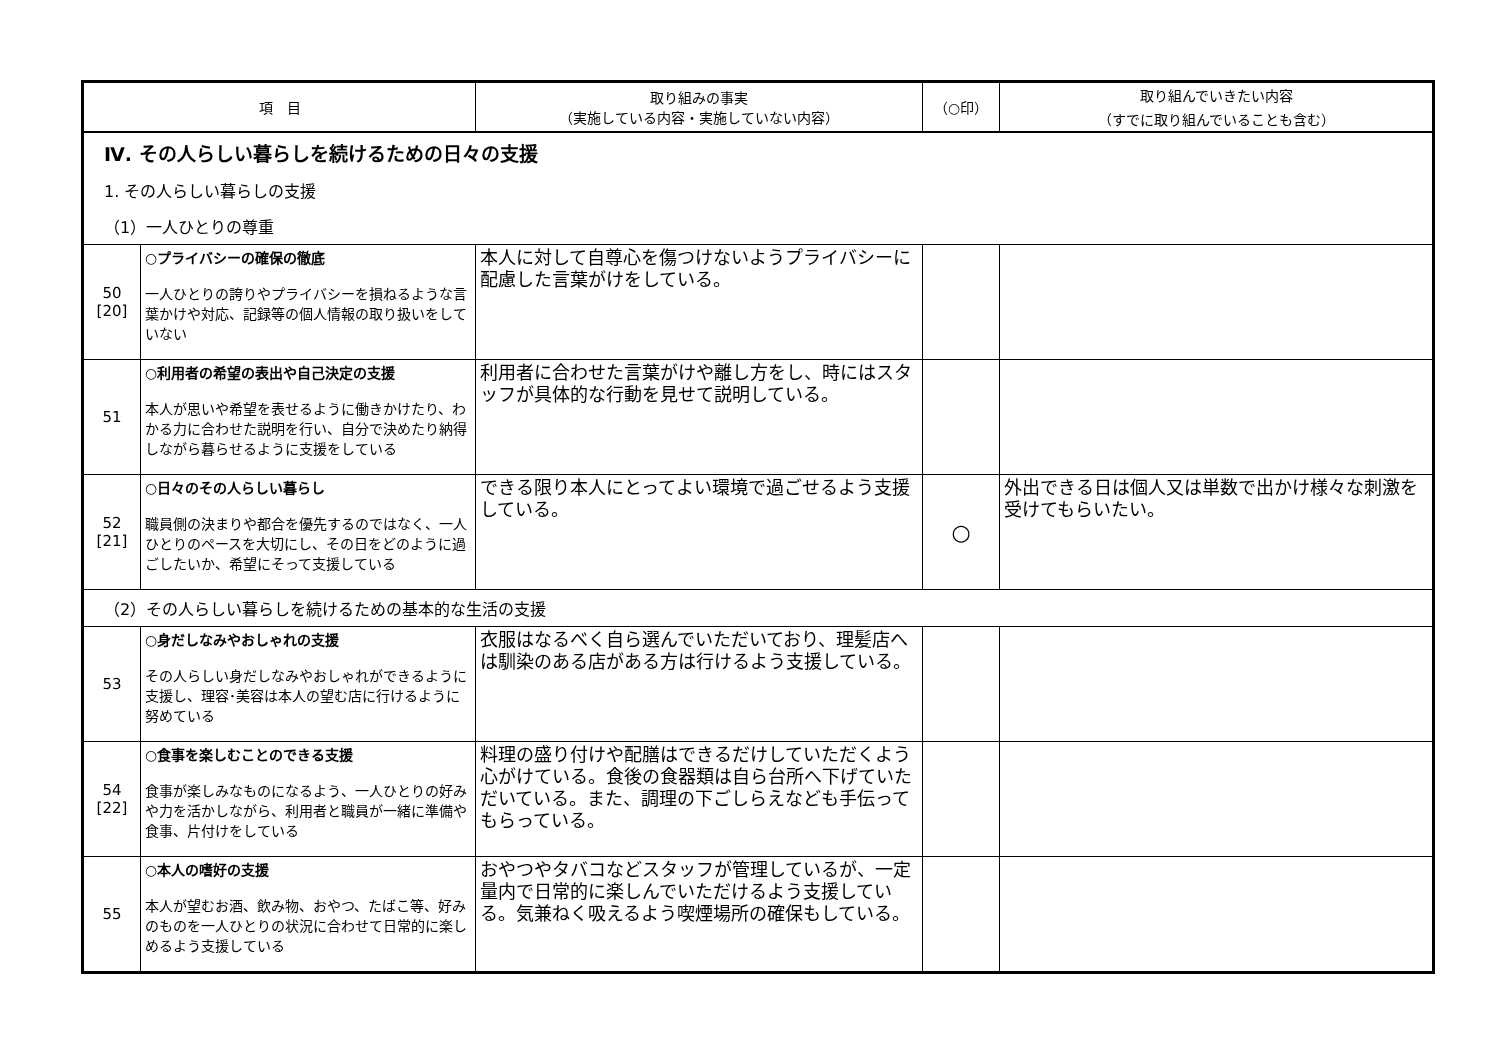| 項 目 | | 取り組みの事実 （実施している内容・実施していない内容） | （○印） | 取り組んでいきたい内容 （すでに取り組んでいることも含む） |
| --- | --- | --- | --- | --- |
| Ⅳ. その人らしい暮らしを続けるための日々の支援 | | | | |
| 1. その人らしい暮らしの支援 | | | | |
| （1）一人ひとりの尊重 | | | | |
| 50 [20] | ○プライバシーの確保の徹底 一人ひとりの誇りやプライバシーを損ねるような言葉かけや対応、記録等の個人情報の取り扱いをしていない | 本人に対して自尊心を傷つけないようプライバシーに配慮した言葉がけをしている。 | | |
| 51 | ○利用者の希望の表出や自己決定の支援 本人が思いや希望を表せるように働きかけたり、わかる力に合わせた説明を行い、自分で決めたり納得しながら暮らせるように支援をしている | 利用者に合わせた言葉がけや離し方をし、時にはスタッフが具体的な行動を見せて説明している。 | | |
| 52 [21] | ○日々のその人らしい暮らし 職員側の決まりや都合を優先するのではなく、一人ひとりのペースを大切にし、その日をどのように過ごしたいか、希望にそって支援している | できる限り本人にとってよい環境で過ごせるよう支援している。 | ○ | 外出できる日は個人又は単数で出かけ様々な刺激を受けてもらいたい。 |
| （2）その人らしい暮らしを続けるための基本的な生活の支援 | | | | |
| 53 | ○身だしなみやおしゃれの支援 その人らしい身だしなみやおしゃれができるように支援し、理容･美容は本人の望む店に行けるように努めている | 衣服はなるべく自ら選んでいただいており、理髪店へは馴染のある店がある方は行けるよう支援している。 | | |
| 54 [22] | ○食事を楽しむことのできる支援 食事が楽しみなものになるよう、一人ひとりの好みや力を活かしながら、利用者と職員が一緒に準備や食事、片付けをしている | 料理の盛り付けや配膳はできるだけしていただくよう心がけている。食後の食器類は自ら台所へ下げていただいている。また、調理の下ごしらえなども手伝ってもらっている。 | | |
| 55 | ○本人の嗜好の支援 本人が望むお酒、飲み物、おやつ、たばこ等、好みのものを一人ひとりの状況に合わせて日常的に楽しめるよう支援している | おやつやタバコなどスタッフが管理しているが、一定量内で日常的に楽しんでいただけるよう支援している。気兼ねく吸えるよう喫煙場所の確保もしている。 | | |